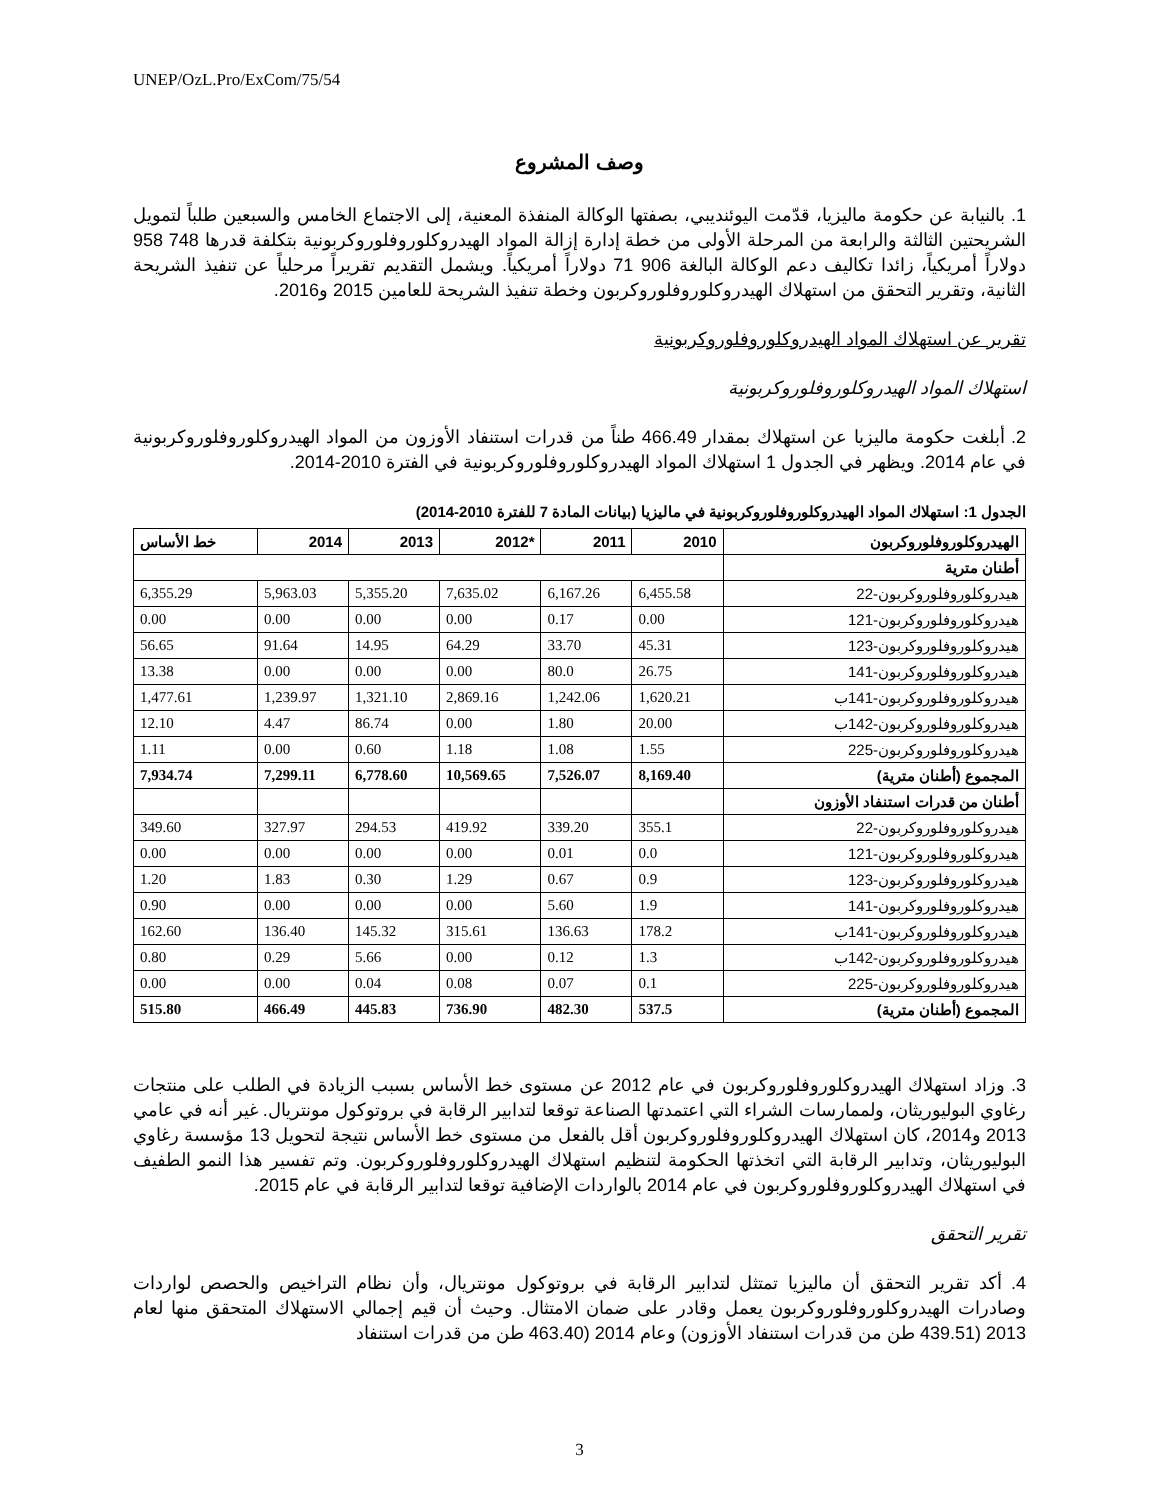UNEP/OzL.Pro/ExCom/75/54
وصف المشروع
1. بالنيابة عن حكومة ماليزيا، قدّمت اليوئنديبي، بصفتها الوكالة المنفذة المعنية، إلى الاجتماع الخامس والسبعين طلباً لتمويل الشريحتين الثالثة والرابعة من المرحلة الأولى من خطة إدارة إزالة المواد الهيدروكلوروفلوروكربونية بتكلفة قدرها 748 958 دولاراً أمريكياً، زائدا تكاليف دعم الوكالة البالغة 906 71 دولاراً أمريكياً. ويشمل التقديم تقريراً مرحلياً عن تنفيذ الشريحة الثانية، وتقرير التحقق من استهلاك الهيدروكلوروفلوروكربون وخطة تنفيذ الشريحة للعامين 2015 و2016.
تقرير عن استهلاك المواد الهيدروكلوروفلوروكربونية
استهلاك المواد الهيدروكلوروفلوروكربونية
2. أبلغت حكومة ماليزيا عن استهلاك بمقدار 466.49 طناً من قدرات استنفاد الأوزون من المواد الهيدروكلوروفلوروكربونية في عام 2014. ويظهر في الجدول 1 استهلاك المواد الهيدروكلوروفلوروكربونية في الفترة 2010-2014.
الجدول 1: استهلاك المواد الهيدروكلوروفلوروكربونية في ماليزيا (بيانات المادة 7 للفترة 2010-2014)
| الهيدروكلوروفلوروكربون | 2010 | 2011 | *2012 | 2013 | 2014 | خط الأساس |
| --- | --- | --- | --- | --- | --- | --- |
| أطنان مترية | | | | | | |
| هيدروكلوروفلوروكربون-22 | 6,455.58 | 6,167.26 | 7,635.02 | 5,355.20 | 5,963.03 | 6,355.29 |
| هيدروكلوروفلوروكربون-121 | 0.00 | 0.17 | 0.00 | 0.00 | 0.00 | 0.00 |
| هيدروكلوروفلوروكربون-123 | 45.31 | 33.70 | 64.29 | 14.95 | 91.64 | 56.65 |
| هيدروكلوروفلوروكربون-141 | 26.75 | 80.0 | 0.00 | 0.00 | 0.00 | 13.38 |
| هيدروكلوروفلوروكربون-141ب | 1,620.21 | 1,242.06 | 2,869.16 | 1,321.10 | 1,239.97 | 1,477.61 |
| هيدروكلوروفلوروكربون-142ب | 20.00 | 1.80 | 0.00 | 86.74 | 4.47 | 12.10 |
| هيدروكلوروفلوروكربون-225 | 1.55 | 1.08 | 1.18 | 0.60 | 0.00 | 1.11 |
| المجموع (أطنان مترية) | 8,169.40 | 7,526.07 | 10,569.65 | 6,778.60 | 7,299.11 | 7,934.74 |
| أطنان من قدرات استنفاد الأوزون | | | | | | |
| هيدروكلوروفلوروكربون-22 | 355.1 | 339.20 | 419.92 | 294.53 | 327.97 | 349.60 |
| هيدروكلوروفلوروكربون-121 | 0.0 | 0.01 | 0.00 | 0.00 | 0.00 | 0.00 |
| هيدروكلوروفلوروكربون-123 | 0.9 | 0.67 | 1.29 | 0.30 | 1.83 | 1.20 |
| هيدروكلوروفلوروكربون-141 | 1.9 | 5.60 | 0.00 | 0.00 | 0.00 | 0.90 |
| هيدروكلوروفلوروكربون-141ب | 178.2 | 136.63 | 315.61 | 145.32 | 136.40 | 162.60 |
| هيدروكلوروفلوروكربون-142ب | 1.3 | 0.12 | 0.00 | 5.66 | 0.29 | 0.80 |
| هيدروكلوروفلوروكربون-225 | 0.1 | 0.07 | 0.08 | 0.04 | 0.00 | 0.00 |
| المجموع (أطنان مترية) | 537.5 | 482.30 | 736.90 | 445.83 | 466.49 | 515.80 |
3. وزاد استهلاك الهيدروكلوروفلوروكربون في عام 2012 عن مستوى خط الأساس بسبب الزيادة في الطلب على منتجات رغاوي البوليوريثان، ولممارسات الشراء التي اعتمدتها الصناعة توقعا لتدابير الرقابة في بروتوكول مونتريال. غير أنه في عامي 2013 و2014، كان استهلاك الهيدروكلوروفلوروكربون أقل بالفعل من مستوى خط الأساس نتيجة لتحويل 13 مؤسسة رغاوي البوليوريثان، وتدابير الرقابة التي اتخذتها الحكومة لتنظيم استهلاك الهيدروكلوروفلوروكربون. وتم تفسير هذا النمو الطفيف في استهلاك الهيدروكلوروفلوروكربون في عام 2014 بالواردات الإضافية توقعا لتدابير الرقابة في عام 2015.
تقرير التحقق
4. أكد تقرير التحقق أن ماليزيا تمتثل لتدابير الرقابة في بروتوكول مونتريال، وأن نظام التراخيص والحصص لواردات وصادرات الهيدروكلوروفلوروكربون يعمل وقادر على ضمان الامتثال. وحيث أن قيم إجمالي الاستهلاك المتحقق منها لعام 2013 (439.51 طن من قدرات استنفاد الأوزون) وعام 2014 (463.40 طن من قدرات استنفاد
3